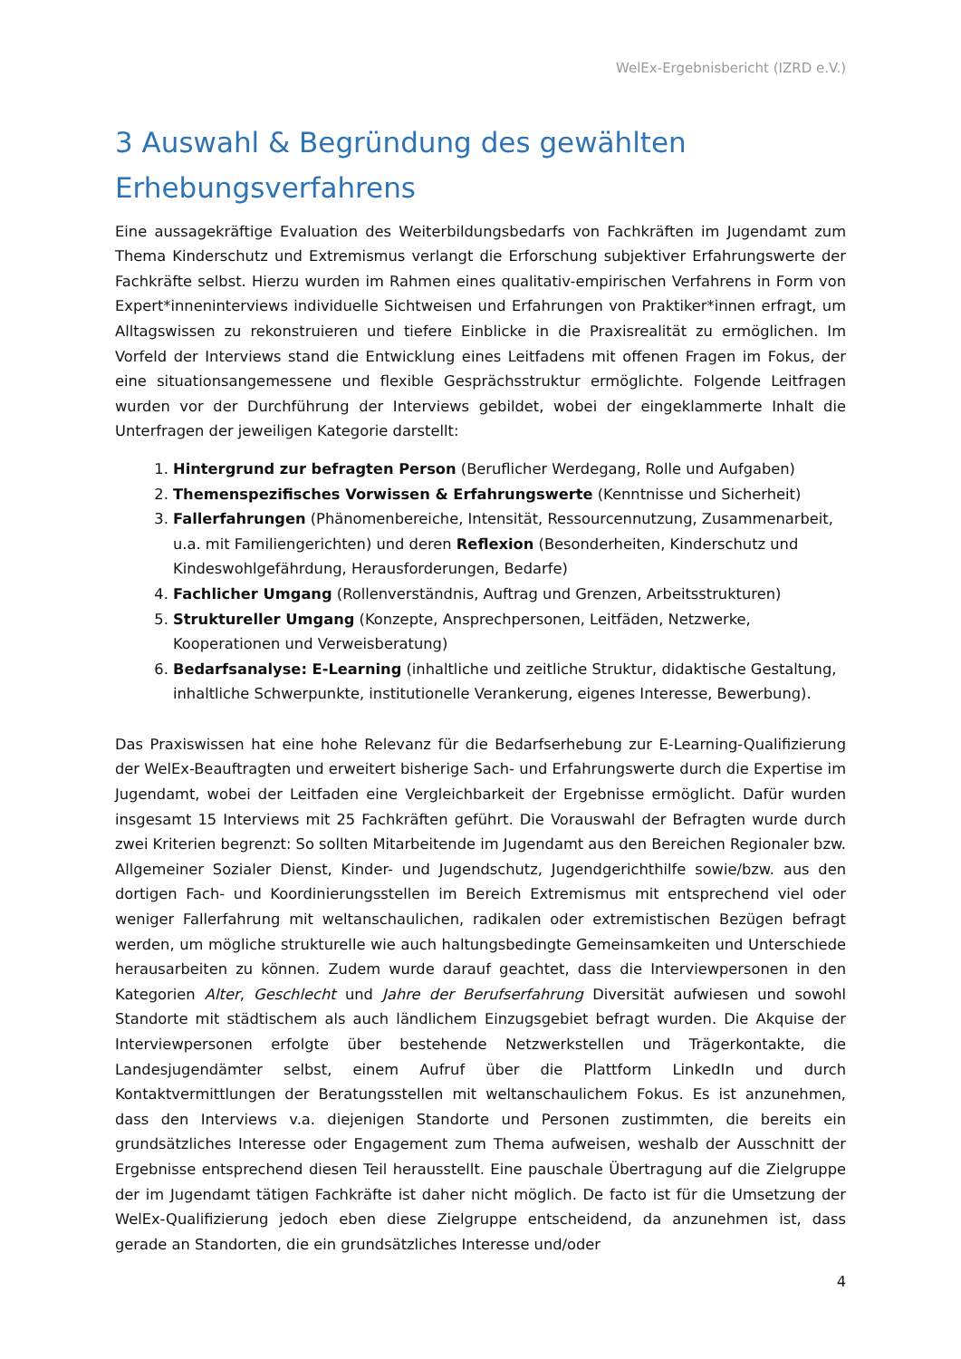WelEx-Ergebnisbericht (IZRD e.V.)
3 Auswahl & Begründung des gewählten Erhebungsverfahrens
Eine aussagekräftige Evaluation des Weiterbildungsbedarfs von Fachkräften im Jugendamt zum Thema Kinderschutz und Extremismus verlangt die Erforschung subjektiver Erfahrungswerte der Fachkräfte selbst. Hierzu wurden im Rahmen eines qualitativ-empirischen Verfahrens in Form von Expert*inneninterviews individuelle Sichtweisen und Erfahrungen von Praktiker*innen erfragt, um Alltagswissen zu rekonstruieren und tiefere Einblicke in die Praxisrealität zu ermöglichen. Im Vorfeld der Interviews stand die Entwicklung eines Leitfadens mit offenen Fragen im Fokus, der eine situationsangemessene und flexible Gesprächsstruktur ermöglichte. Folgende Leitfragen wurden vor der Durchführung der Interviews gebildet, wobei der eingeklammerte Inhalt die Unterfragen der jeweiligen Kategorie darstellt:
1. Hintergrund zur befragten Person (Beruflicher Werdegang, Rolle und Aufgaben)
2. Themenspezifisches Vorwissen & Erfahrungswerte (Kenntnisse und Sicherheit)
3. Fallerfahrungen (Phänomenbereiche, Intensität, Ressourcennutzung, Zusammenarbeit, u.a. mit Familiengerichten) und deren Reflexion (Besonderheiten, Kinderschutz und Kindeswohlgefährdung, Herausforderungen, Bedarfe)
4. Fachlicher Umgang (Rollenverständnis, Auftrag und Grenzen, Arbeitsstrukturen)
5. Struktureller Umgang (Konzepte, Ansprechpersonen, Leitfäden, Netzwerke, Kooperationen und Verweisberatung)
6. Bedarfsanalyse: E-Learning (inhaltliche und zeitliche Struktur, didaktische Gestaltung, inhaltliche Schwerpunkte, institutionelle Verankerung, eigenes Interesse, Bewerbung).
Das Praxiswissen hat eine hohe Relevanz für die Bedarfserhebung zur E-Learning-Qualifizierung der WelEx-Beauftragten und erweitert bisherige Sach- und Erfahrungswerte durch die Expertise im Jugendamt, wobei der Leitfaden eine Vergleichbarkeit der Ergebnisse ermöglicht. Dafür wurden insgesamt 15 Interviews mit 25 Fachkräften geführt. Die Vorauswahl der Befragten wurde durch zwei Kriterien begrenzt: So sollten Mitarbeitende im Jugendamt aus den Bereichen Regionaler bzw. Allgemeiner Sozialer Dienst, Kinder- und Jugendschutz, Jugendgerichthilfe sowie/bzw. aus den dortigen Fach- und Koordinierungsstellen im Bereich Extremismus mit entsprechend viel oder weniger Fallerfahrung mit weltanschaulichen, radikalen oder extremistischen Bezügen befragt werden, um mögliche strukturelle wie auch haltungsbedingte Gemeinsamkeiten und Unterschiede herausarbeiten zu können. Zudem wurde darauf geachtet, dass die Interviewpersonen in den Kategorien Alter, Geschlecht und Jahre der Berufserfahrung Diversität aufwiesen und sowohl Standorte mit städtischem als auch ländlichem Einzugsgebiet befragt wurden. Die Akquise der Interviewpersonen erfolgte über bestehende Netzwerkstellen und Trägerkontakte, die Landesjugendämter selbst, einem Aufruf über die Plattform LinkedIn und durch Kontaktvermittlungen der Beratungsstellen mit weltanschaulichem Fokus. Es ist anzunehmen, dass den Interviews v.a. diejenigen Standorte und Personen zustimmten, die bereits ein grundsätzliches Interesse oder Engagement zum Thema aufweisen, weshalb der Ausschnitt der Ergebnisse entsprechend diesen Teil herausstellt. Eine pauschale Übertragung auf die Zielgruppe der im Jugendamt tätigen Fachkräfte ist daher nicht möglich. De facto ist für die Umsetzung der WelEx-Qualifizierung jedoch eben diese Zielgruppe entscheidend, da anzunehmen ist, dass gerade an Standorten, die ein grundsätzliches Interesse und/oder
4